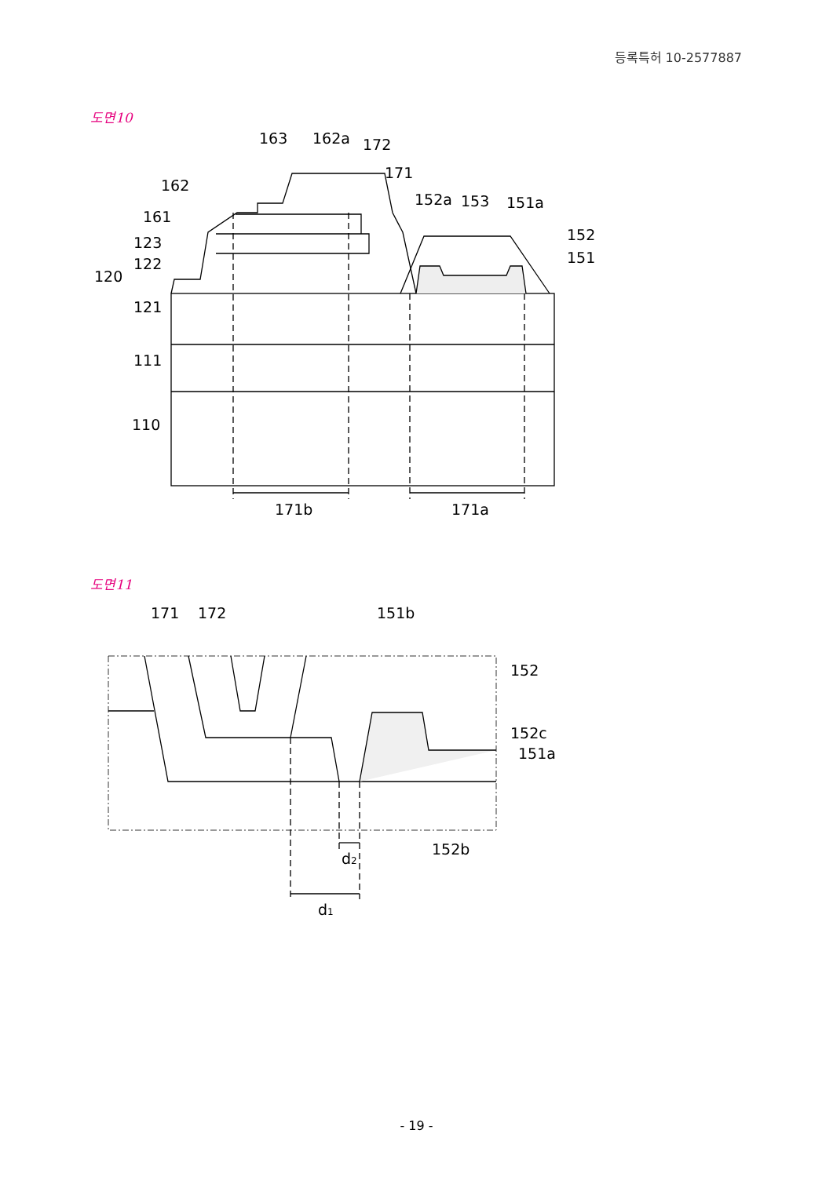등록특허 10-2577887
도면10
163
162a
172
162
171
161
152a
153
151a
123
152
122
151
120
121
111
110
171b
171a
도면11
171
172
151b
152
152c
151a
152b
d2
d1
- 19 -